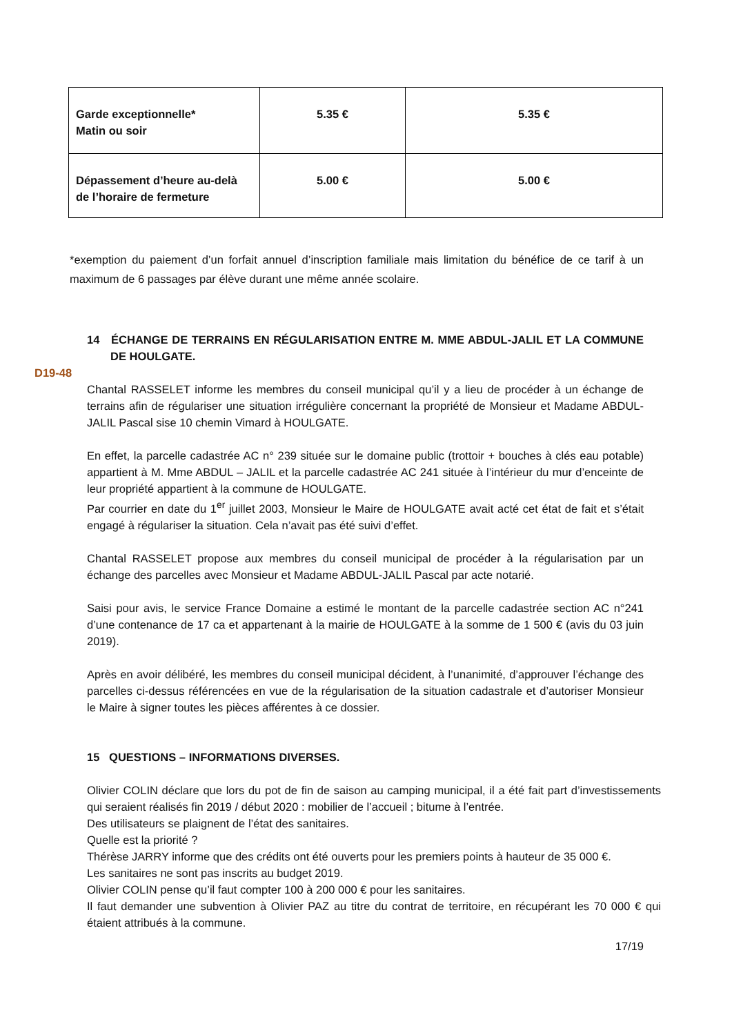| Garde exceptionnelle* Matin ou soir | 5.35 € | 5.35 € |
| Dépassement d’heure au-delà de l’horaire de fermeture | 5.00 € | 5.00 € |
*exemption du paiement d’un forfait annuel d’inscription familiale mais limitation du bénéfice de ce tarif à un maximum de 6 passages par élève durant une même année scolaire.
D19-48
14 ÉCHANGE DE TERRAINS EN RÉGULARISATION ENTRE M. MME ABDUL-JALIL ET LA COMMUNE DE HOULGATE.
Chantal RASSELET informe les membres du conseil municipal qu’il y a lieu de procéder à un échange de terrains afin de régulariser une situation irrégulière concernant la propriété de Monsieur et Madame ABDUL-JALIL Pascal sise 10 chemin Vimard à HOULGATE.
En effet, la parcelle cadastrée AC n° 239 située sur le domaine public (trottoir + bouches à clés eau potable) appartient à M. Mme ABDUL – JALIL et la parcelle cadastrée AC 241 située à l’intérieur du mur d’enceinte de leur propriété appartient à la commune de HOULGATE.
Par courrier en date du 1<sup>er</sup> juillet 2003, Monsieur le Maire de HOULGATE avait acté cet état de fait et s’était engagé à régulariser la situation. Cela n’avait pas été suivi d’effet.
Chantal RASSELET propose aux membres du conseil municipal de procéder à la régularisation par un échange des parcelles avec Monsieur et Madame ABDUL-JALIL Pascal par acte notarié.
Saisi pour avis, le service France Domaine a estimé le montant de la parcelle cadastrée section AC n°241 d’une contenance de 17 ca et appartenant à la mairie de HOULGATE à la somme de 1 500 € (avis du 03 juin 2019).
Après en avoir délibéré, les membres du conseil municipal décident, à l’unanimité, d’approuver l’échange des parcelles ci-dessus référencées en vue de la régularisation de la situation cadastrale et d’autoriser Monsieur le Maire à signer toutes les pièces afférentes à ce dossier.
15 QUESTIONS – INFORMATIONS DIVERSES.
Olivier COLIN déclare que lors du pot de fin de saison au camping municipal, il a été fait part d’investissements qui seraient réalisés fin 2019 / début 2020 : mobilier de l’accueil ; bitume à l’entrée.
Des utilisateurs se plaignent de l’état des sanitaires.
Quelle est la priorité ?
Thérèse JARRY informe que des crédits ont été ouverts pour les premiers points à hauteur de 35 000 €.
Les sanitaires ne sont pas inscrits au budget 2019.
Olivier COLIN pense qu’il faut compter 100 à 200 000 € pour les sanitaires.
Il faut demander une subvention à Olivier PAZ au titre du contrat de territoire, en récupérant les 70 000 € qui étaient attribués à la commune.
17/19